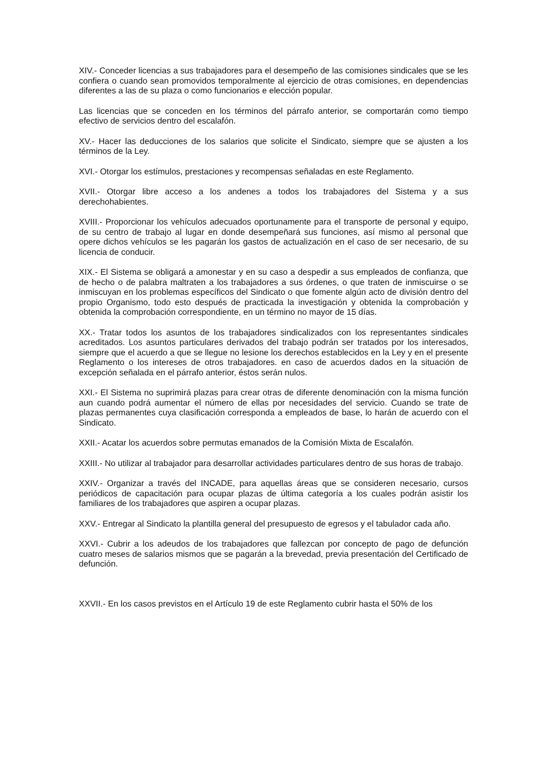XIV.- Conceder licencias a sus trabajadores para el desempeño de las comisiones sindicales que se les confiera o cuando sean promovidos temporalmente al ejercicio de otras comisiones, en dependencias diferentes a las de su plaza o como funcionarios e elección popular.
Las licencias que se conceden en los términos del párrafo anterior, se comportarán como tiempo efectivo de servicios dentro del escalafón.
XV.- Hacer las deducciones de los salarios que solicite el Sindicato, siempre que se ajusten a los términos de la Ley.
XVI.- Otorgar los estímulos, prestaciones y recompensas señaladas en este Reglamento.
XVII.- Otorgar libre acceso a los andenes a todos los trabajadores del Sistema y a sus derechohabientes.
XVIII.- Proporcionar los vehículos adecuados oportunamente para el transporte de personal y equipo, de su centro de trabajo al lugar en donde desempeñará sus funciones, así mismo al personal que opere dichos vehículos se les pagarán los gastos de actualización en el caso de ser necesario, de su licencia de conducir.
XIX.- El Sistema se obligará a amonestar y en su caso a despedir a sus empleados de confianza, que de hecho o de palabra maltraten a los trabajadores a sus órdenes, o que traten de inmiscuirse o se inmiscuyan en los problemas específicos del Sindicato o que fomente algún acto de división dentro del propio Organismo, todo esto después de practicada la investigación y obtenida la comprobación y obtenida la comprobación correspondiente, en un término no mayor de 15 días.
XX.- Tratar todos los asuntos de los trabajadores sindicalizados con los representantes sindicales acreditados. Los asuntos particulares derivados del trabajo podrán ser tratados por los interesados, siempre que el acuerdo a que se llegue no lesione los derechos establecidos en la Ley y en el presente Reglamento o los intereses de otros trabajadores. en caso de acuerdos dados en la situación de excepción señalada en el párrafo anterior, éstos serán nulos.
XXI.- El Sistema no suprimirá plazas para crear otras de diferente denominación con la misma función aun cuando podrá aumentar el número de ellas por necesidades del servicio. Cuando se trate de plazas permanentes cuya clasificación corresponda a empleados de base, lo harán de acuerdo con el Sindicato.
XXII.- Acatar los acuerdos sobre permutas emanados de la Comisión Mixta de Escalafón.
XXIII.- No utilizar al trabajador para desarrollar actividades particulares dentro de sus horas de trabajo.
XXIV.- Organizar a través del INCADE, para aquellas áreas que se consideren necesario, cursos periódicos de capacitación para ocupar plazas de última categoría a los cuales podrán asistir los familiares de los trabajadores que aspiren a ocupar plazas.
XXV.- Entregar al Sindicato la plantilla general del presupuesto de egresos y el tabulador cada año.
XXVI.- Cubrir a los adeudos de los trabajadores que fallezcan por concepto de pago de defunción cuatro meses de salarios mismos que se pagarán a la brevedad, previa presentación del Certificado de defunción.
XXVII.- En los casos previstos en el Artículo 19 de este Reglamento cubrir hasta el 50% de los